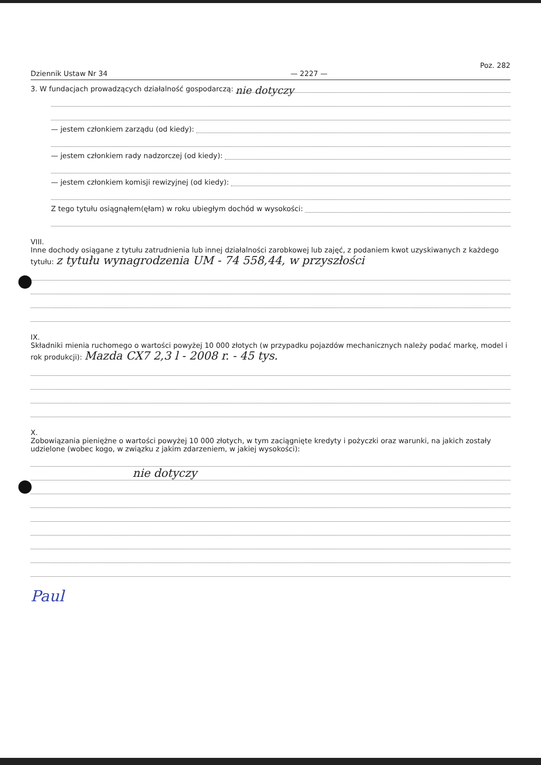Poz. 282
Dziennik Ustaw Nr 34 — 2227 —
3. W fundacjach prowadzących działalność gospodarczą: nie dotyczy
— jestem członkiem zarządu (od kiedy):
— jestem członkiem rady nadzorczej (od kiedy):
— jestem członkiem komisji rewizyjnej (od kiedy):
Z tego tytułu osiągnąłem(ęłam) w roku ubiegłym dochód w wysokości:
VIII.
Inne dochody osiągane z tytułu zatrudnienia lub innej działalności zarobkowej lub zajęć, z podaniem kwot uzyskiwanych z każdego tytułu: z tytułu wynagrodzenia UM - 74 558,44, w przyszłości
IX.
Składniki mienia ruchomego o wartości powyżej 10 000 złotych (w przypadku pojazdów mechanicznych należy podać markę, model i rok produkcji): Mazda CX7 2,3 l - 2008 r. - 45 tys.
X.
Zobowiązania pieniężne o wartości powyżej 10 000 złotych, w tym zaciągnięte kredyty i pożyczki oraz warunki, na jakich zostały udzielone (wobec kogo, w związku z jakim zdarzeniem, w jakiej wysokości):
nie dotyczy
Paul